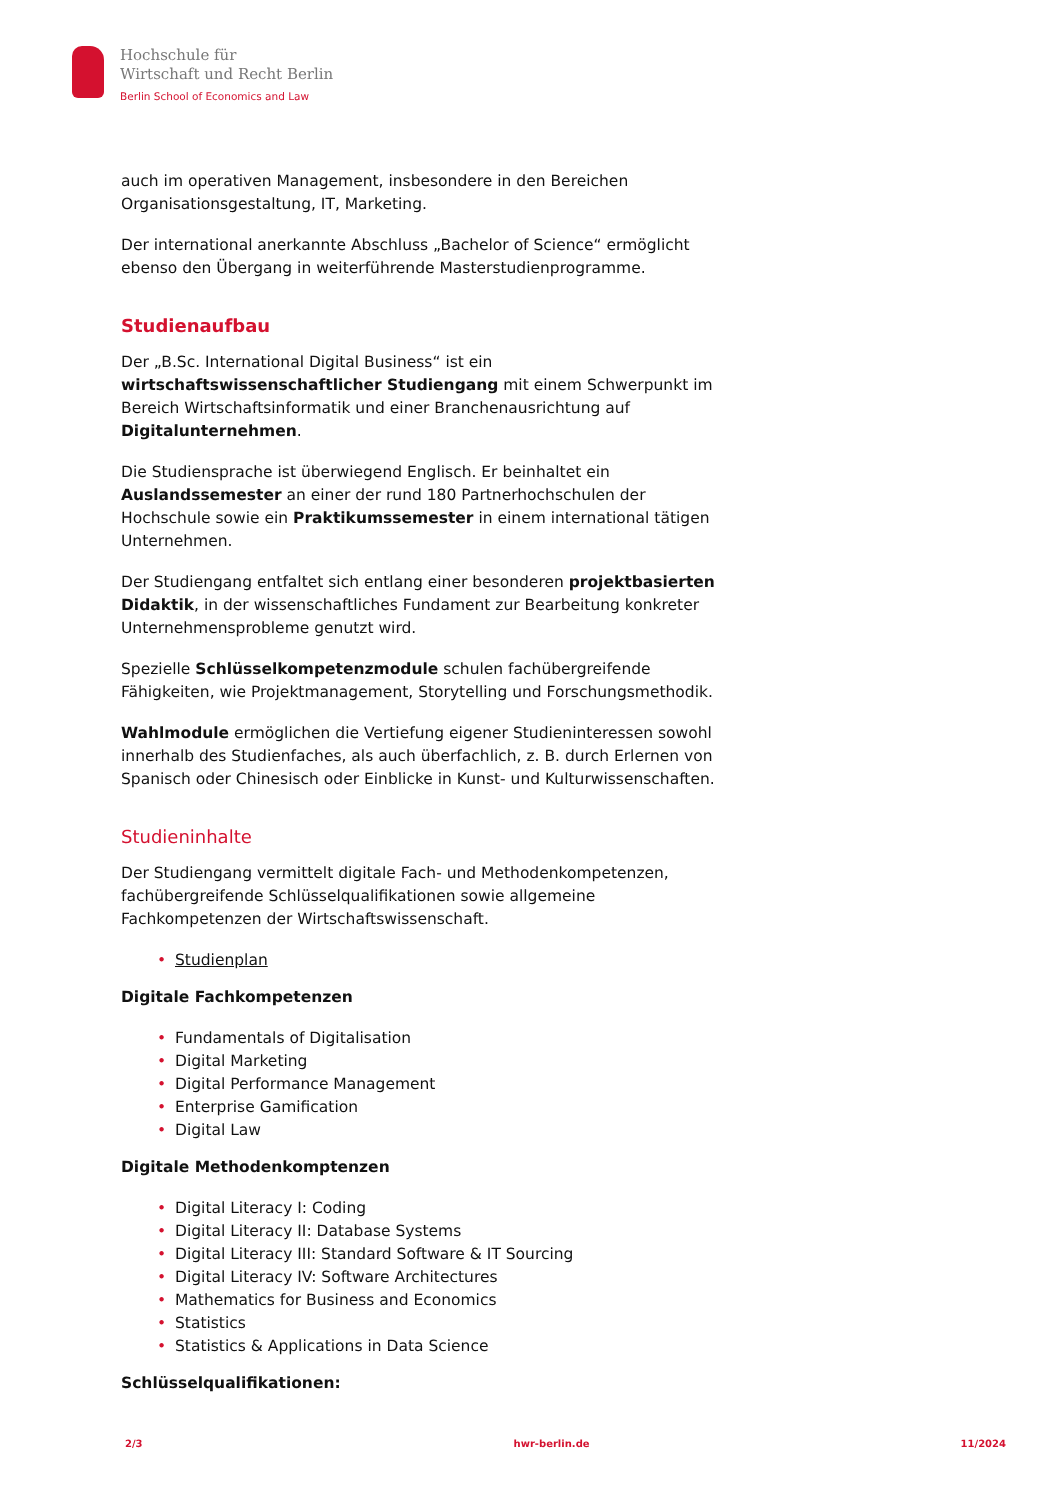Hochschule für
Wirtschaft und Recht Berlin
Berlin School of Economics and Law
auch im operativen Management, insbesondere in den Bereichen Organisationsgestaltung, IT, Marketing.
Der international anerkannte Abschluss „Bachelor of Science“ ermöglicht ebenso den Übergang in weiterführende Masterstudienprogramme.
Studienaufbau
Der „B.Sc. International Digital Business“ ist ein wirtschaftswissenschaftlicher Studiengang mit einem Schwerpunkt im Bereich Wirtschaftsinformatik und einer Branchenausrichtung auf Digitalunternehmen.
Die Studiensprache ist überwiegend Englisch. Er beinhaltet ein Auslandssemester an einer der rund 180 Partnerhochschulen der Hochschule sowie ein Praktikumssemester in einem international tätigen Unternehmen.
Der Studiengang entfaltet sich entlang einer besonderen projektbasierten Didaktik, in der wissenschaftliches Fundament zur Bearbeitung konkreter Unternehmensprobleme genutzt wird.
Spezielle Schlüsselkompetenzmodule schulen fachübergreifende Fähigkeiten, wie Projektmanagement, Storytelling und Forschungsmethodik.
Wahlmodule ermöglichen die Vertiefung eigener Studieninteressen sowohl innerhalb des Studienfaches, als auch überfachlich, z. B. durch Erlernen von Spanisch oder Chinesisch oder Einblicke in Kunst- und Kulturwissenschaften.
Studieninhalte
Der Studiengang vermittelt digitale Fach- und Methodenkompetenzen, fachübergreifende Schlüsselqualifikationen sowie allgemeine Fachkompetenzen der Wirtschaftswissenschaft.
• Studienplan
Digitale Fachkompetenzen
• Fundamentals of Digitalisation
• Digital Marketing
• Digital Performance Management
• Enterprise Gamification
• Digital Law
Digitale Methodenkomptenzen
• Digital Literacy I: Coding
• Digital Literacy II: Database Systems
• Digital Literacy III: Standard Software & IT Sourcing
• Digital Literacy IV: Software Architectures
• Mathematics for Business and Economics
• Statistics
• Statistics & Applications in Data Science
Schlüsselqualifikationen:
2/3 hwr-berlin.de 11/2024